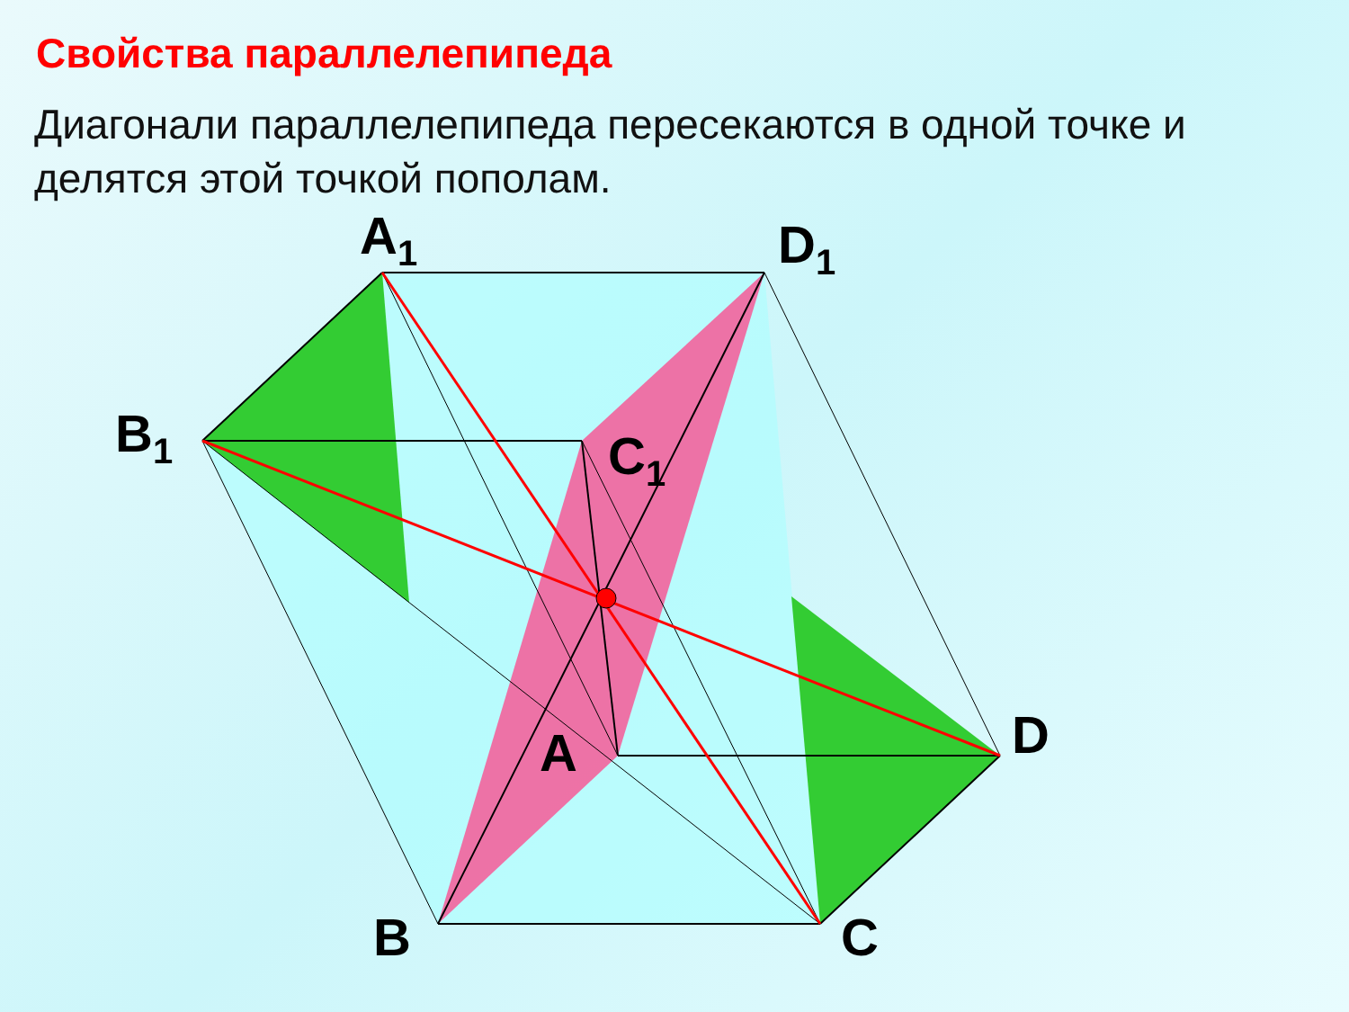Свойства параллелепипеда
Диагонали параллелепипеда пересекаются в одной точке и делятся этой точкой пополам.
A<sub>1</sub> D<sub>1</sub>
B<sub>1</sub> C<sub>1</sub>
A D
B C